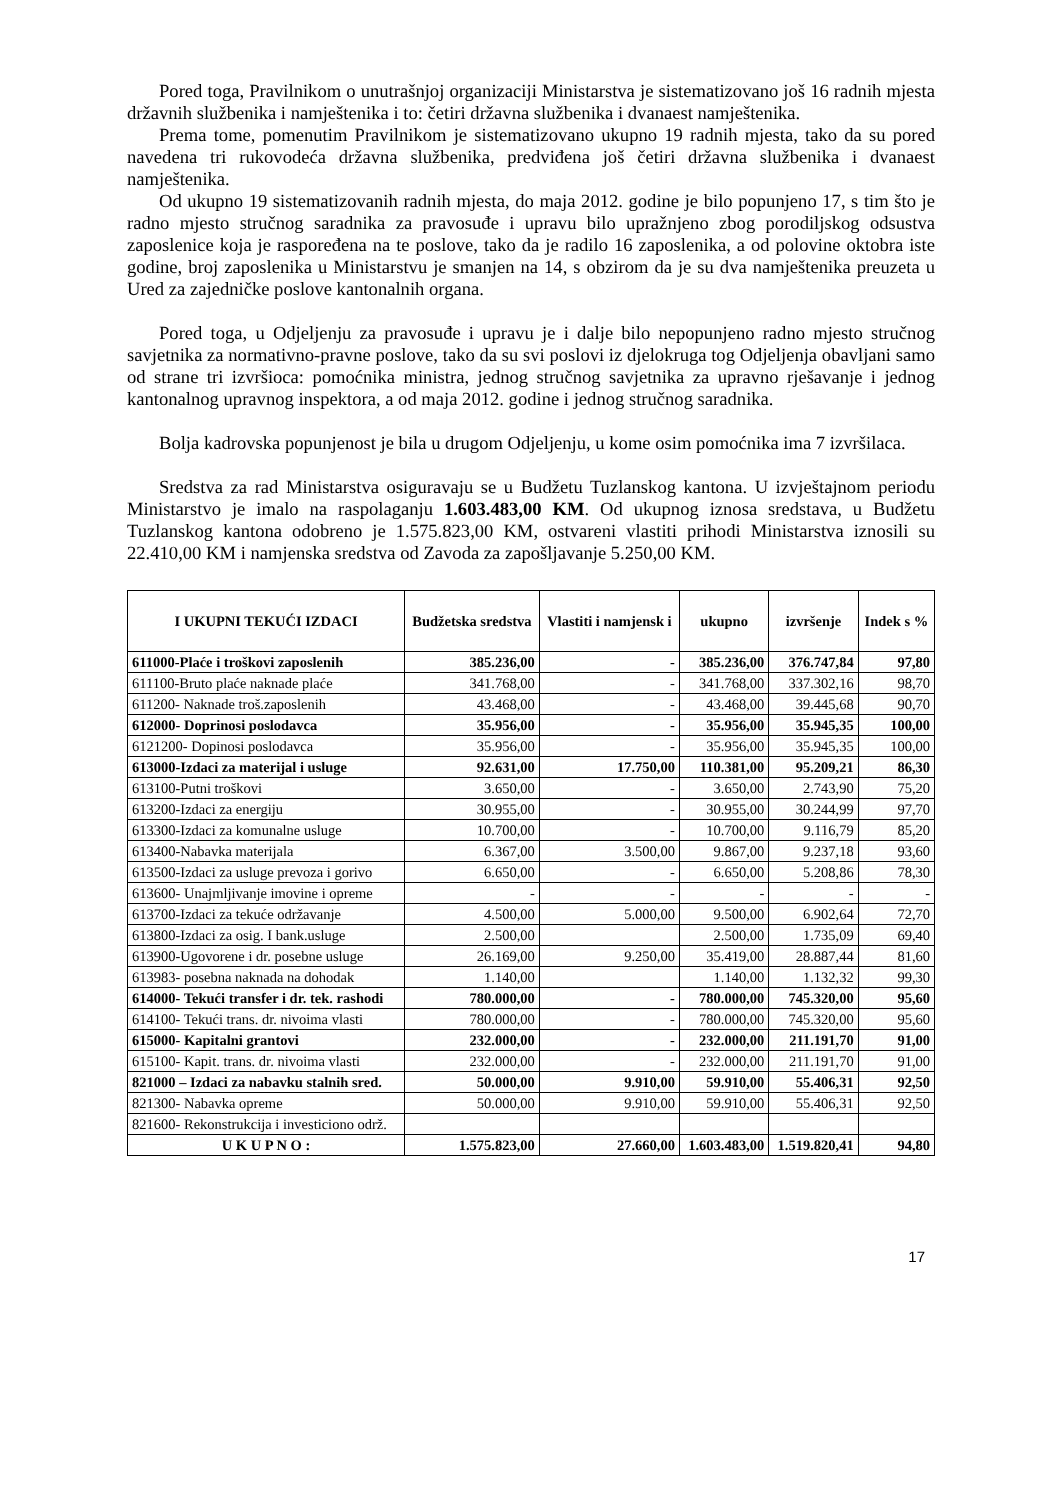Pored toga, Pravilnikom o unutrašnjoj organizaciji Ministarstva je sistematizovano još 16 radnih mjesta državnih službenika i namještenika i to: četiri državna službenika i dvanaest namještenika.
Prema tome, pomenutim Pravilnikom je sistematizovano ukupno 19 radnih mjesta, tako da su pored navedena tri rukovodeća državna službenika, predviđena još četiri državna službenika i dvanaest namještenika.
Od ukupno 19 sistematizovanih radnih mjesta, do maja 2012. godine je bilo popunjeno 17, s tim što je radno mjesto stručnog saradnika za pravosuđe i upravu bilo upražnjeno zbog porodiljskog odsustva zaposlenice koja je raspoređena na te poslove, tako da je radilo 16 zaposlenika, a od polovine oktobra iste godine, broj zaposlenika u Ministarstvu je smanjen na 14, s obzirom da je su dva namještenika preuzeta u Ured za zajedničke poslove kantonalnih organa.
Pored toga, u Odjeljenju za pravosuđe i upravu je i dalje bilo nepopunjeno radno mjesto stručnog savjetnika za normativno-pravne poslove, tako da su svi poslovi iz djelokruga tog Odjeljenja obavljani samo od strane tri izvršioca: pomoćnika ministra, jednog stručnog savjetnika za upravno rješavanje i jednog kantonalnog upravnog inspektora, a od maja 2012. godine i jednog stručnog saradnika.
Bolja kadrovska popunjenost je bila u drugom Odjeljenju, u kome osim pomoćnika ima 7 izvršilaca.
Sredstva za rad Ministarstva osiguravaju se u Budžetu Tuzlanskog kantona. U izvještajnom periodu Ministarstvo je imalo na raspolaganju 1.603.483,00 KM. Od ukupnog iznosa sredstava, u Budžetu Tuzlanskog kantona odobreno je 1.575.823,00 KM, ostvareni vlastiti prihodi Ministarstva iznosili su 22.410,00 KM i namjenska sredstva od Zavoda za zapošljavanje 5.250,00 KM.
| I UKUPNI TEKUĆI IZDACI | Budžetska sredstva | Vlastiti i namjensk i | ukupno | izvršenje | Indek s % |
| --- | --- | --- | --- | --- | --- |
| 611000-Plaće i troškovi zaposlenih | 385.236,00 | - | 385.236,00 | 376.747,84 | 97,80 |
| 611100-Bruto plaće naknade plaće | 341.768,00 | - | 341.768,00 | 337.302,16 | 98,70 |
| 611200- Naknade troš.zaposlenih | 43.468,00 | - | 43.468,00 | 39.445,68 | 90,70 |
| 612000- Doprinosi poslodavca | 35.956,00 | - | 35.956,00 | 35.945,35 | 100,00 |
| 6121200- Dopinosi poslodavca | 35.956,00 | - | 35.956,00 | 35.945,35 | 100,00 |
| 613000-Izdaci za materijal i usluge | 92.631,00 | 17.750,00 | 110.381,00 | 95.209,21 | 86,30 |
| 613100-Putni troškovi | 3.650,00 | - | 3.650,00 | 2.743,90 | 75,20 |
| 613200-Izdaci za energiju | 30.955,00 | - | 30.955,00 | 30.244,99 | 97,70 |
| 613300-Izdaci za komunalne usluge | 10.700,00 | - | 10.700,00 | 9.116,79 | 85,20 |
| 613400-Nabavka materijala | 6.367,00 | 3.500,00 | 9.867,00 | 9.237,18 | 93,60 |
| 613500-Izdaci za usluge prevoza i gorivo | 6.650,00 | - | 6.650,00 | 5.208,86 | 78,30 |
| 613600- Unajmljivanje imovine i opreme | - | - | - | - | - |
| 613700-Izdaci za tekuće održavanje | 4.500,00 | 5.000,00 | 9.500,00 | 6.902,64 | 72,70 |
| 613800-Izdaci za osig. I bank.usluge | 2.500,00 | | 2.500,00 | 1.735,09 | 69,40 |
| 613900-Ugovorene i dr. posebne usluge | 26.169,00 | 9.250,00 | 35.419,00 | 28.887,44 | 81,60 |
| 613983- posebna naknada na dohodak | 1.140,00 | | 1.140,00 | 1.132,32 | 99,30 |
| 614000- Tekući transfer i dr. tek. rashodi | 780.000,00 | - | 780.000,00 | 745.320,00 | 95,60 |
| 614100- Tekući trans. dr. nivoima vlasti | 780.000,00 | - | 780.000,00 | 745.320,00 | 95,60 |
| 615000- Kapitalni grantovi | 232.000,00 | - | 232.000,00 | 211.191,70 | 91,00 |
| 615100- Kapit. trans. dr. nivoima vlasti | 232.000,00 | - | 232.000,00 | 211.191,70 | 91,00 |
| 821000 – Izdaci za nabavku stalnih sred. | 50.000,00 | 9.910,00 | 59.910,00 | 55.406,31 | 92,50 |
| 821300- Nabavka opreme | 50.000,00 | 9.910,00 | 59.910,00 | 55.406,31 | 92,50 |
| 821600- Rekonstrukcija i investiciono održ. | | | | | |
| U K U P N O : | 1.575.823,00 | 27.660,00 | 1.603.483,00 | 1.519.820,41 | 94,80 |
17